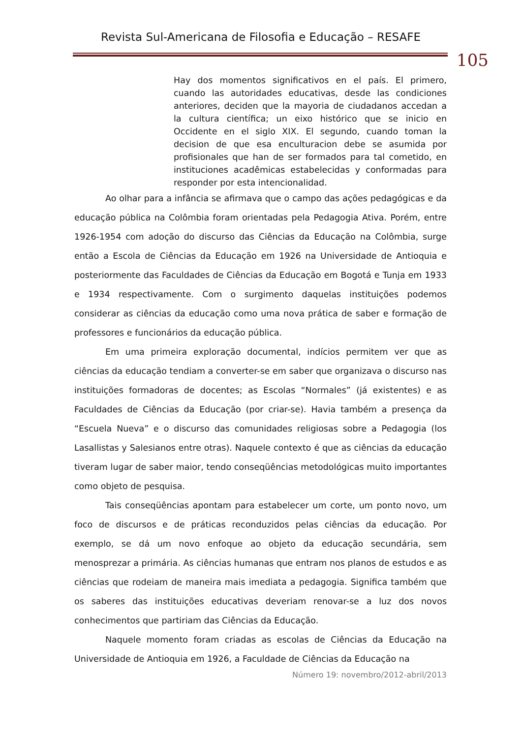Revista Sul-Americana de Filosofia e Educação – RESAFE
105
Hay dos momentos significativos en el país. El primero, cuando las autoridades educativas, desde las condiciones anteriores, deciden que la mayoria de ciudadanos accedan a la cultura científica; un eixo histórico que se inicio en Occidente en el siglo XIX. El segundo, cuando toman la decision de que esa enculturacion debe se asumida por profisionales que han de ser formados para tal cometido, en instituciones acadêmicas estabelecidas y conformadas para responder por esta intencionalidad.
Ao olhar para a infância se afirmava que o campo das ações pedagógicas e da educação pública na Colômbia foram orientadas pela Pedagogia Ativa. Porém, entre 1926-1954 com adoção do discurso das Ciências da Educação na Colômbia, surge então a Escola de Ciências da Educação em 1926 na Universidade de Antioquia e posteriormente das Faculdades de Ciências da Educação em Bogotá e Tunja em 1933 e 1934 respectivamente. Com o surgimento daquelas instituições podemos considerar as ciências da educação como uma nova prática de saber e formação de professores e funcionários da educação pública.
Em uma primeira exploração documental, indícios permitem ver que as ciências da educação tendiam a converter-se em saber que organizava o discurso nas instituições formadoras de docentes; as Escolas “Normales” (já existentes) e as Faculdades de Ciências da Educação (por criar-se). Havia também a presença da “Escuela Nueva” e o discurso das comunidades religiosas sobre a Pedagogia (los Lasallistas y Salesianos entre otras). Naquele contexto é que as ciências da educação tiveram lugar de saber maior, tendo conseqüências metodológicas muito importantes como objeto de pesquisa.
Tais conseqüências apontam para estabelecer um corte, um ponto novo, um foco de discursos e de práticas reconduzidos pelas ciências da educação. Por exemplo, se dá um novo enfoque ao objeto da educação secundária, sem menosprezar a primária. As ciências humanas que entram nos planos de estudos e as ciências que rodeiam de maneira mais imediata a pedagogia. Significa também que os saberes das instituições educativas deveriam renovar-se a luz dos novos conhecimentos que partiriam das Ciências da Educação.
Naquele momento foram criadas as escolas de Ciências da Educação na Universidade de Antioquia em 1926, a Faculdade de Ciências da Educação na
Número 19: novembro/2012-abril/2013